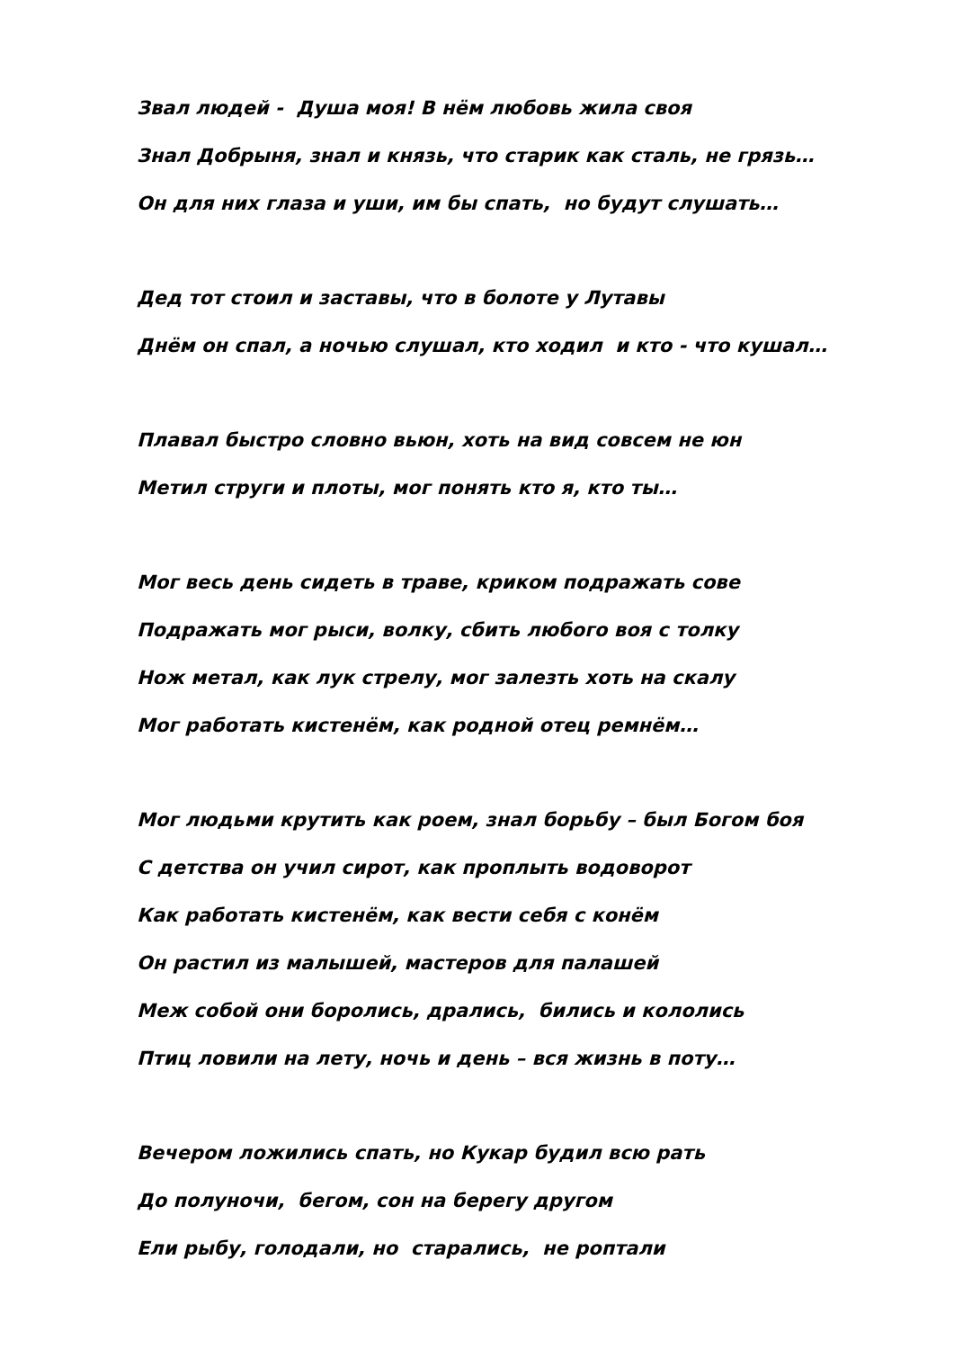Звал людей - Душа моя! В нём любовь жила своя
Знал Добрыня, знал и князь, что старик как сталь, не грязь…
Он для них глаза и уши, им бы спать, но будут слушать…
Дед тот стоил и заставы, что в болоте у Лутавы
Днём он спал, а ночью слушал, кто ходил и кто - что кушал…
Плавал быстро словно вьюн, хоть на вид совсем не юн
Метил струги и плоты, мог понять кто я, кто ты…
Мог весь день сидеть в траве, криком подражать сове
Подражать мог рыси, волку, сбить любого воя с толку
Нож метал, как лук стрелу, мог залезть хоть на скалу
Мог работать кистенём, как родной отец ремнём…
Мог людьми крутить как роем, знал борьбу – был Богом боя
С детства он учил сирот, как проплыть водоворот
Как работать кистенём, как вести себя с конём
Он растил из малышей, мастеров для палашей
Меж собой они боролись, дрались, бились и кололись
Птиц ловили на лету, ночь и день – вся жизнь в поту…
Вечером ложились спать, но Кукар будил всю рать
До полуночи, бегом, сон на берегу другом
Ели рыбу, голодали, но старались, не роптали